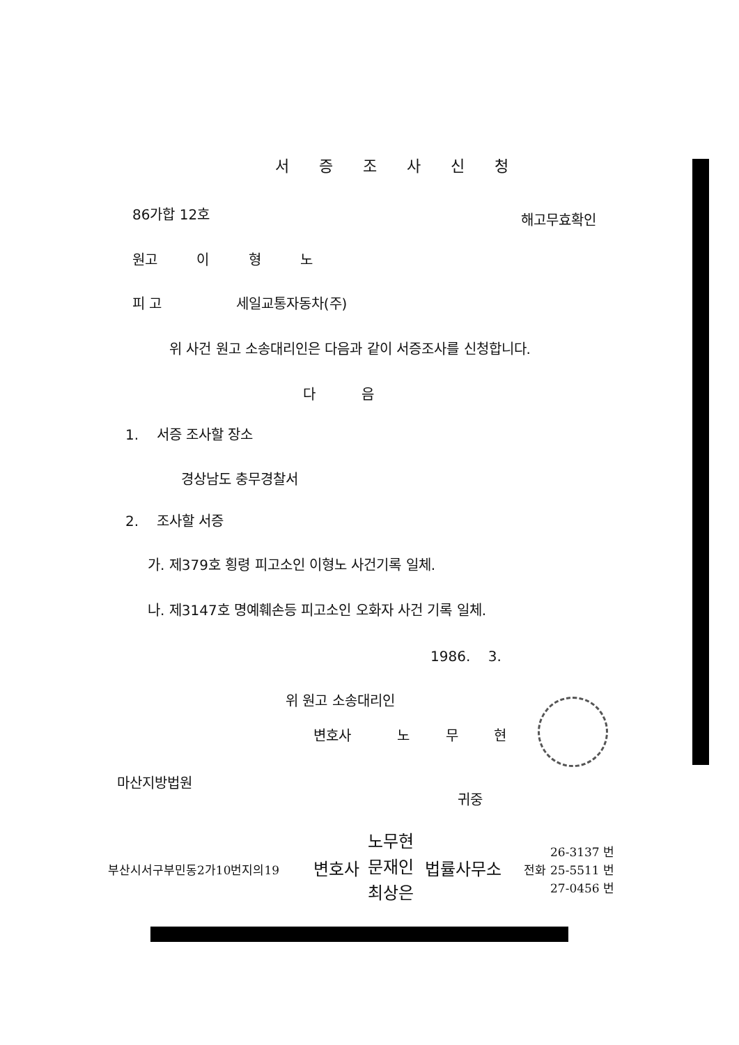서 증 조 사 신 청
86가합 12호 해고무효확인
원고 이 형 노
피 고 세일교통자동차(주)
위 사건 원고 소송대리인은 다음과 같이 서증조사를 신청합니다.
다 음
1. 서증 조사할 장소
경상남도 충무경찰서
2. 조사할 서증
가. 제379호 횡령 피고소인 이형노 사건기록 일체.
나. 제3147호 명예훼손등 피고소인 오화자 사건 기록 일체.
1986. 3.
위 원고 소송대리인
변호사 노 무 현
마산지방법원
귀중
부산시서구부민동2가10번지의19 변호사
노무현
문재인
최상은
법률사무소 전화
26-3137 번
25-5511 번
27-0456 번